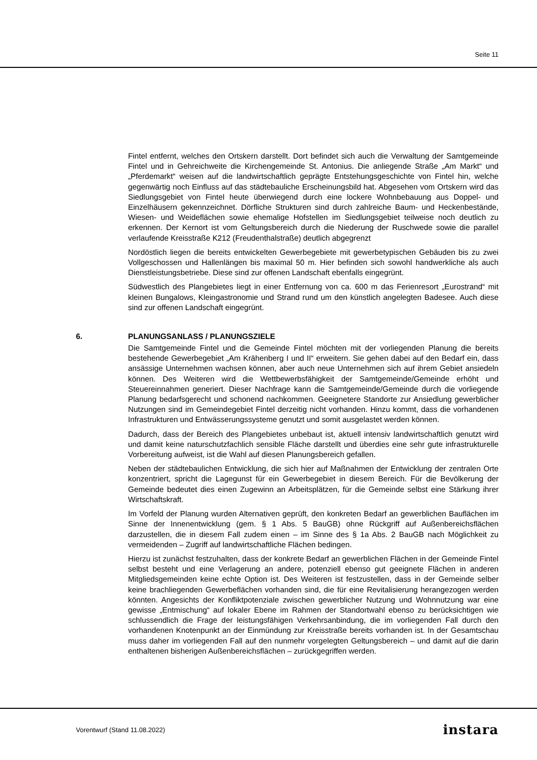Seite 11
Fintel entfernt, welches den Ortskern darstellt. Dort befindet sich auch die Verwaltung der Samtgemeinde Fintel und in Gehreichweite die Kirchengemeinde St. Antonius. Die anliegende Straße „Am Markt“ und „Pferdemarkt“ weisen auf die landwirtschaftlich geprägte Entstehungsgeschichte von Fintel hin, welche gegenwärtig noch Einfluss auf das städtebauliche Erscheinungsbild hat. Abgesehen vom Ortskern wird das Siedlungsgebiet von Fintel heute überwiegend durch eine lockere Wohnbebauung aus Doppel- und Einzelhäusern gekennzeichnet. Dörfliche Strukturen sind durch zahlreiche Baum- und Heckenbestände, Wiesen- und Weideflächen sowie ehemalige Hofstellen im Siedlungsgebiet teilweise noch deutlich zu erkennen. Der Kernort ist vom Geltungsbereich durch die Niederung der Ruschwede sowie die parallel verlaufende Kreisstraße K212 (Freudenthalstraße) deutlich abgegrenzt
Nordöstlich liegen die bereits entwickelten Gewerbegebiete mit gewerbetypischen Gebäuden bis zu zwei Vollgeschossen und Hallenlängen bis maximal 50 m. Hier befinden sich sowohl handwerkliche als auch Dienstleistungsbetriebe. Diese sind zur offenen Landschaft ebenfalls eingegrünt.
Südwestlich des Plangebietes liegt in einer Entfernung von ca. 600 m das Ferienresort „Eurostrand“ mit kleinen Bungalows, Kleingastronomie und Strand rund um den künstlich angelegten Badesee. Auch diese sind zur offenen Landschaft eingegrünt.
6. PLANUNGSANLASS / PLANUNGSZIELE
Die Samtgemeinde Fintel und die Gemeinde Fintel möchten mit der vorliegenden Planung die bereits bestehende Gewerbegebiet „Am Krähenberg I und II“ erweitern. Sie gehen dabei auf den Bedarf ein, dass ansässige Unternehmen wachsen können, aber auch neue Unternehmen sich auf ihrem Gebiet ansiedeln können. Des Weiteren wird die Wettbewerbsfähigkeit der Samtgemeinde/Gemeinde erhöht und Steuereinnahmen generiert. Dieser Nachfrage kann die Samtgemeinde/Gemeinde durch die vorliegende Planung bedarfsgerecht und schonend nachkommen. Geeignetere Standorte zur Ansiedlung gewerblicher Nutzungen sind im Gemeindegebiet Fintel derzeitig nicht vorhanden. Hinzu kommt, dass die vorhandenen Infrastrukturen und Entwässerungssysteme genutzt und somit ausgelastet werden können.
Dadurch, dass der Bereich des Plangebietes unbebaut ist, aktuell intensiv landwirtschaftlich genutzt wird und damit keine naturschutzfachlich sensible Fläche darstellt und überdies eine sehr gute infrastrukturelle Vorbereitung aufweist, ist die Wahl auf diesen Planungsbereich gefallen.
Neben der städtebaulichen Entwicklung, die sich hier auf Maßnahmen der Entwicklung der zentralen Orte konzentriert, spricht die Lagegunst für ein Gewerbegebiet in diesem Bereich. Für die Bevölkerung der Gemeinde bedeutet dies einen Zugewinn an Arbeitsplätzen, für die Gemeinde selbst eine Stärkung ihrer Wirtschaftskraft.
Im Vorfeld der Planung wurden Alternativen geprüft, den konkreten Bedarf an gewerblichen Bauflächen im Sinne der Innenentwicklung (gem. § 1 Abs. 5 BauGB) ohne Rückgriff auf Außenbereichsflächen darzustellen, die in diesem Fall zudem einen – im Sinne des § 1a Abs. 2 BauGB nach Möglichkeit zu vermeidenden – Zugriff auf landwirtschaftliche Flächen bedingen.
Hierzu ist zunächst festzuhalten, dass der konkrete Bedarf an gewerblichen Flächen in der Gemeinde Fintel selbst besteht und eine Verlagerung an andere, potenziell ebenso gut geeignete Flächen in anderen Mitgliedsgemeinden keine echte Option ist. Des Weiteren ist festzustellen, dass in der Gemeinde selber keine brachliegenden Gewerbeflächen vorhanden sind, die für eine Revitalisierung herangezogen werden könnten. Angesichts der Konfliktpotenziale zwischen gewerblicher Nutzung und Wohnnutzung war eine gewisse „Entmischung“ auf lokaler Ebene im Rahmen der Standortwahl ebenso zu berücksichtigen wie schlussendlich die Frage der leistungsfähigen Verkehrsanbindung, die im vorliegenden Fall durch den vorhandenen Knotenpunkt an der Einmündung zur Kreisstraße bereits vorhanden ist. In der Gesamtschau muss daher im vorliegenden Fall auf den nunmehr vorgelegten Geltungsbereich – und damit auf die darin enthaltenen bisherigen Außenbereichsflächen – zurückgegriffen werden.
Vorentwurf (Stand 11.08.2022) instara